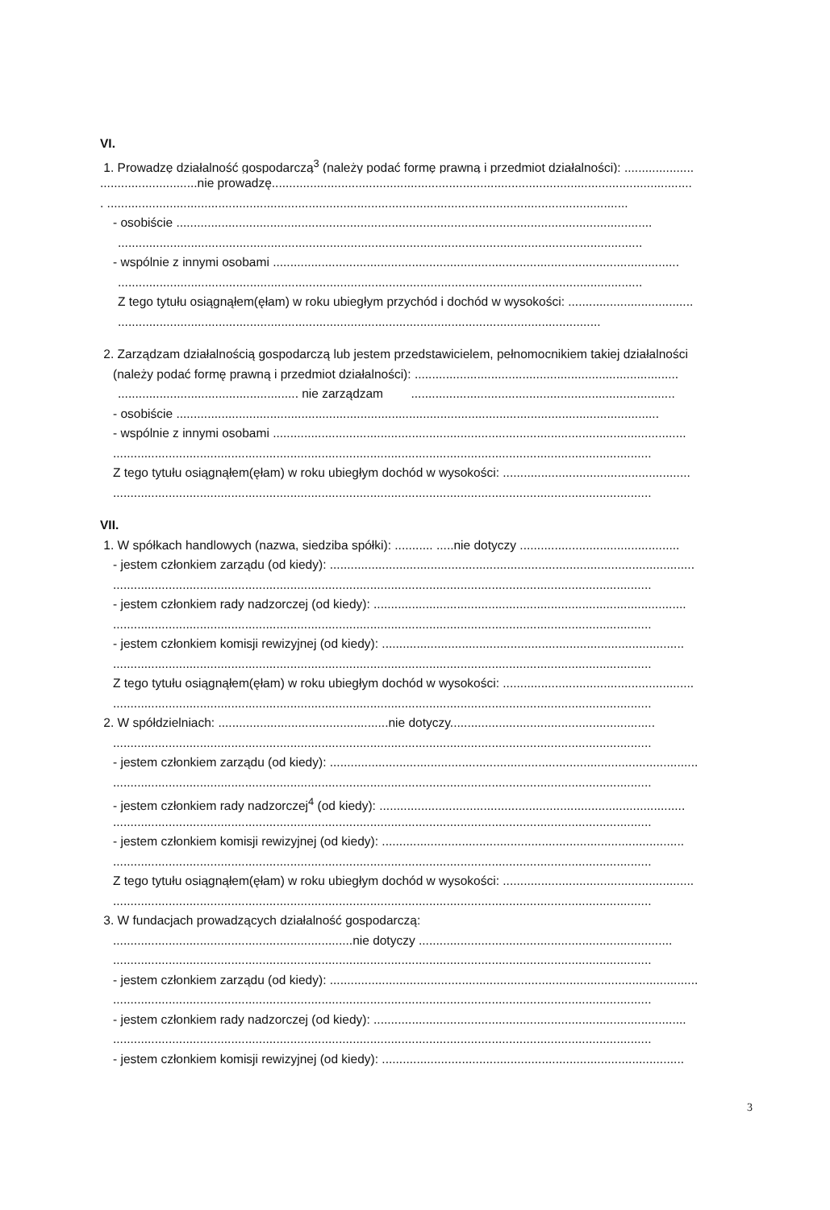VI.
1. Prowadzę działalność gospodarczą<sup>3</sup> (należy podać formę prawną i przedmiot działalności): ....................
............................nie prowadzę.........................................................................................................................
. ......................................................................................................................................................
- osobiście .........................................................................................................................................
.......................................................................................................................................................
- wspólnie z innymi osobami .....................................................................................................................
.......................................................................................................................................................
Z tego tytułu osiągnąłem(ęłam) w roku ubiegłym przychód i dochód w wysokości: ....................................
...........................................................................................................................................
2. Zarządzam działalnością gospodarczą lub jestem przedstawicielem, pełnomocnikiem takiej działalności
(należy podać formę prawną i przedmiot działalności): ............................................................................
.................................................... nie zarządzam ............................................................................
- osobiście ...........................................................................................................................................
- wspólnie z innymi osobami .......................................................................................................................
...........................................................................................................................................................
Z tego tytułu osiągnąłem(ęłam) w roku ubiegłym dochód w wysokości: ......................................................
...........................................................................................................................................................
VII.
1. W spółkach handlowych (nazwa, siedziba spółki): ........... .....nie dotyczy ..............................................
- jestem członkiem zarządu (od kiedy): .........................................................................................................
...........................................................................................................................................................
- jestem członkiem rady nadzorczej (od kiedy): ..........................................................................................
...........................................................................................................................................................
- jestem członkiem komisji rewizyjnej (od kiedy): .......................................................................................
...........................................................................................................................................................
Z tego tytułu osiągnąłem(ęłam) w roku ubiegłym dochód w wysokości: .......................................................
...........................................................................................................................................................
2. W spółdzielniach: .................................................nie dotyczy...........................................................
...........................................................................................................................................................
- jestem członkiem zarządu (od kiedy): ..........................................................................................................
...........................................................................................................................................................
- jestem członkiem rady nadzorczej<sup>4</sup> (od kiedy): ........................................................................................
...........................................................................................................................................................
- jestem członkiem komisji rewizyjnej (od kiedy): .......................................................................................
...........................................................................................................................................................
Z tego tytułu osiągnąłem(ęłam) w roku ubiegłym dochód w wysokości: .......................................................
...........................................................................................................................................................
3. W fundacjach prowadzących działalność gospodarczą:
.....................................................................nie dotyczy .........................................................................
...........................................................................................................................................................
- jestem członkiem zarządu (od kiedy): ..........................................................................................................
...........................................................................................................................................................
- jestem członkiem rady nadzorczej (od kiedy): ..........................................................................................
...........................................................................................................................................................
- jestem członkiem komisji rewizyjnej (od kiedy): .......................................................................................
3